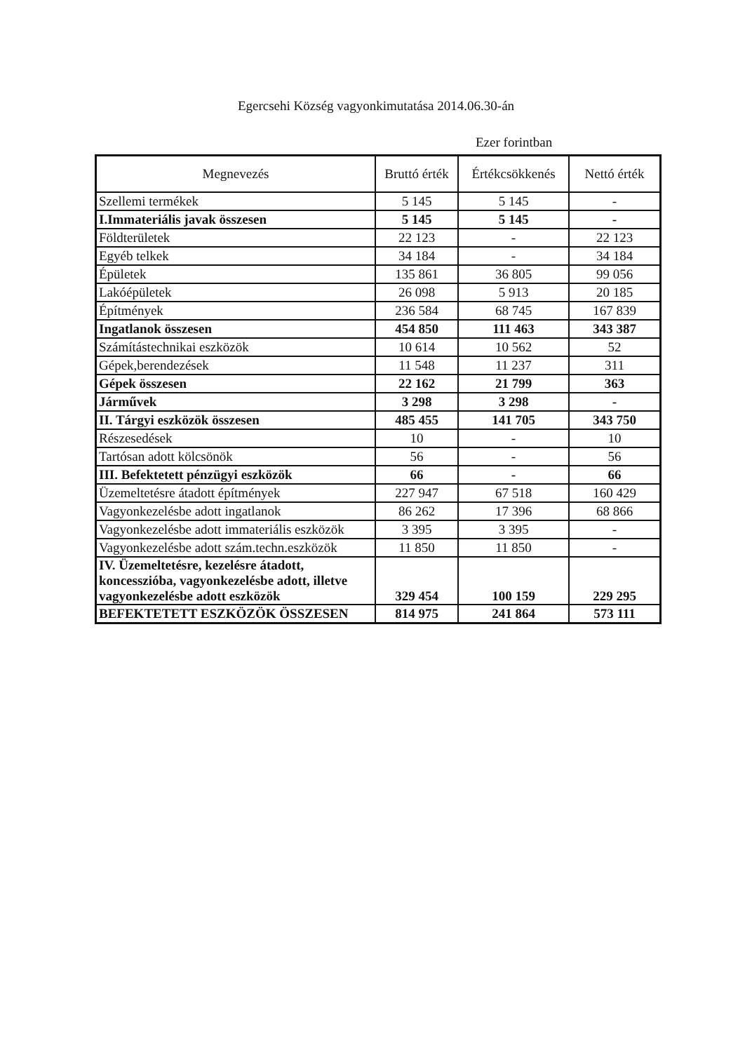Egercsehi Község vagyonkimutatása 2014.06.30-án
Ezer forintban
| Megnevezés | Bruttó érték | Értékcsökkenés | Nettó érték |
| --- | --- | --- | --- |
| Szellemi termékek | 5 145 | 5 145 | - |
| I.Immateriális javak összesen | 5 145 | 5 145 | - |
| Földterületek | 22 123 | - | 22 123 |
| Egyéb telkek | 34 184 | - | 34 184 |
| Épületek | 135 861 | 36 805 | 99 056 |
| Lakóépületek | 26 098 | 5 913 | 20 185 |
| Építmények | 236 584 | 68 745 | 167 839 |
| Ingatlanok összesen | 454 850 | 111 463 | 343 387 |
| Számítástechnikai eszközök | 10 614 | 10 562 | 52 |
| Gépek,berendezések | 11 548 | 11 237 | 311 |
| Gépek összesen | 22 162 | 21 799 | 363 |
| Járművek | 3 298 | 3 298 | - |
| II. Tárgyi eszközök összesen | 485 455 | 141 705 | 343 750 |
| Részesedések | 10 | - | 10 |
| Tartósan adott kölcsönök | 56 | - | 56 |
| III. Befektetett pénzügyi eszközök | 66 | - | 66 |
| Üzemeltetésre átadott építmények | 227 947 | 67 518 | 160 429 |
| Vagyonkezelésbe adott ingatlanok | 86 262 | 17 396 | 68 866 |
| Vagyonkezelésbe adott immateriális eszközök | 3 395 | 3 395 | - |
| Vagyonkezelésbe adott szám.techn.eszközök | 11 850 | 11 850 | - |
| IV. Üzemeltetésre, kezelésre átadott, koncesszióba, vagyonkezelésbe adott, illetve vagyonkezelésbe adott eszközök | 329 454 | 100 159 | 229 295 |
| BEFEKTETETT ESZKÖZÖK ÖSSZESEN | 814 975 | 241 864 | 573 111 |